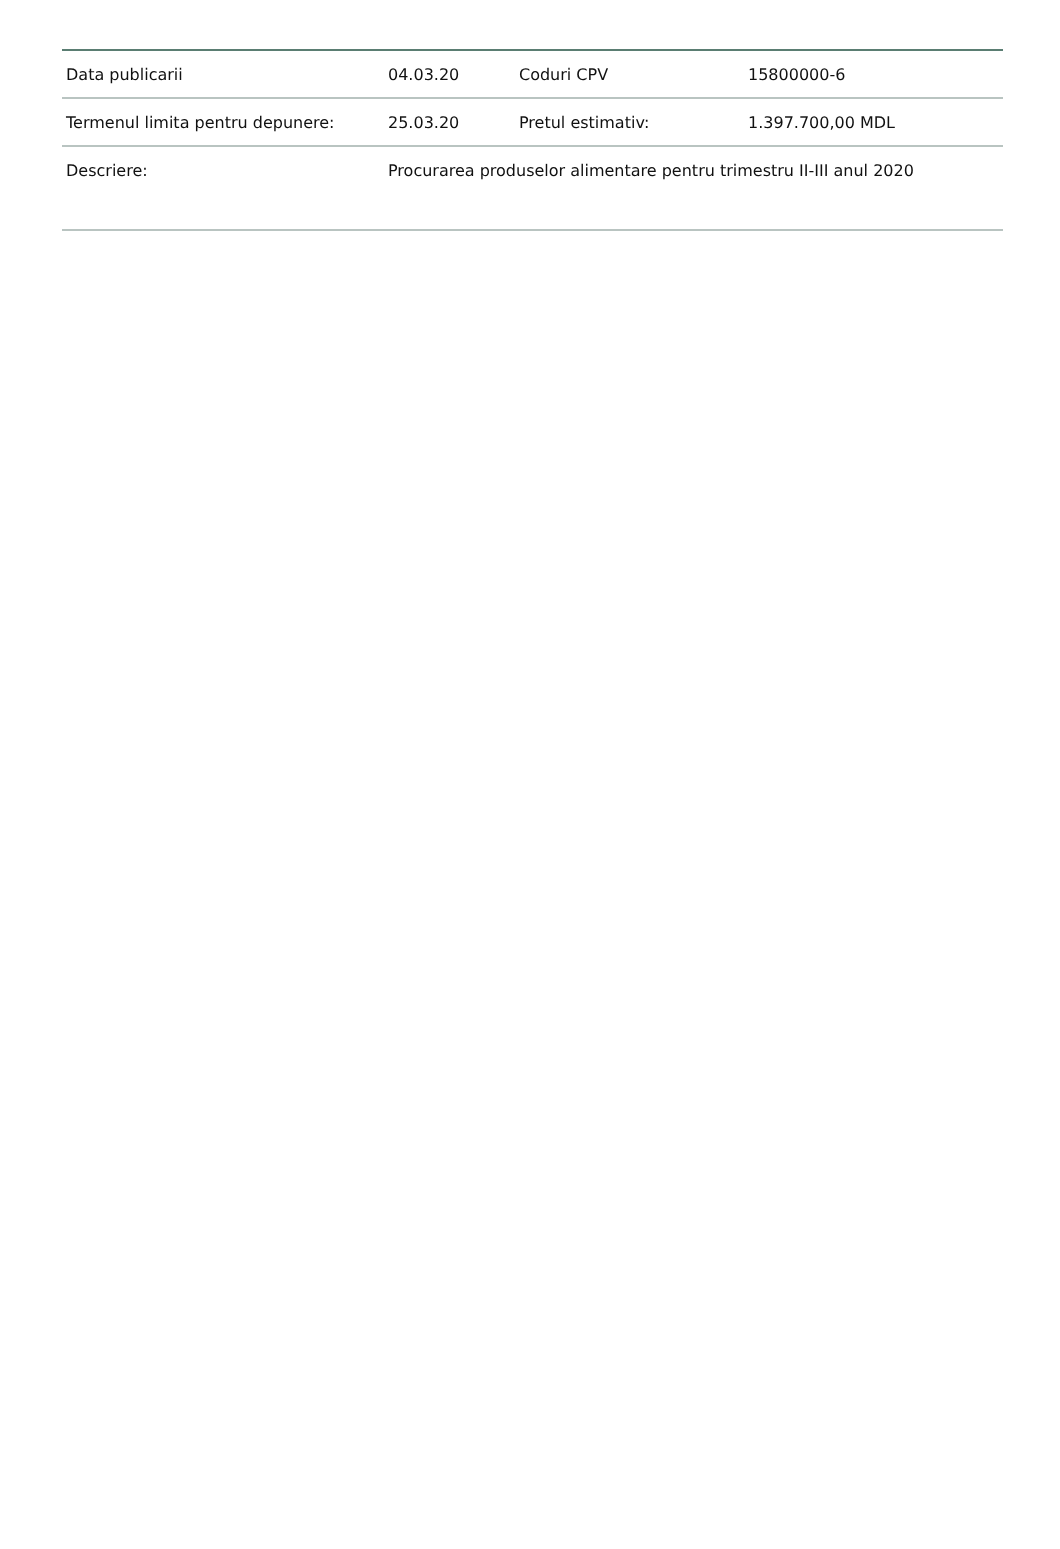| Data publicarii | 04.03.20 | Coduri CPV | 15800000-6 |
| Termenul limita pentru depunere: | 25.03.20 | Pretul estimativ: | 1.397.700,00 MDL |
| Descriere: | Procurarea produselor alimentare pentru trimestru II-III anul 2020 | | |